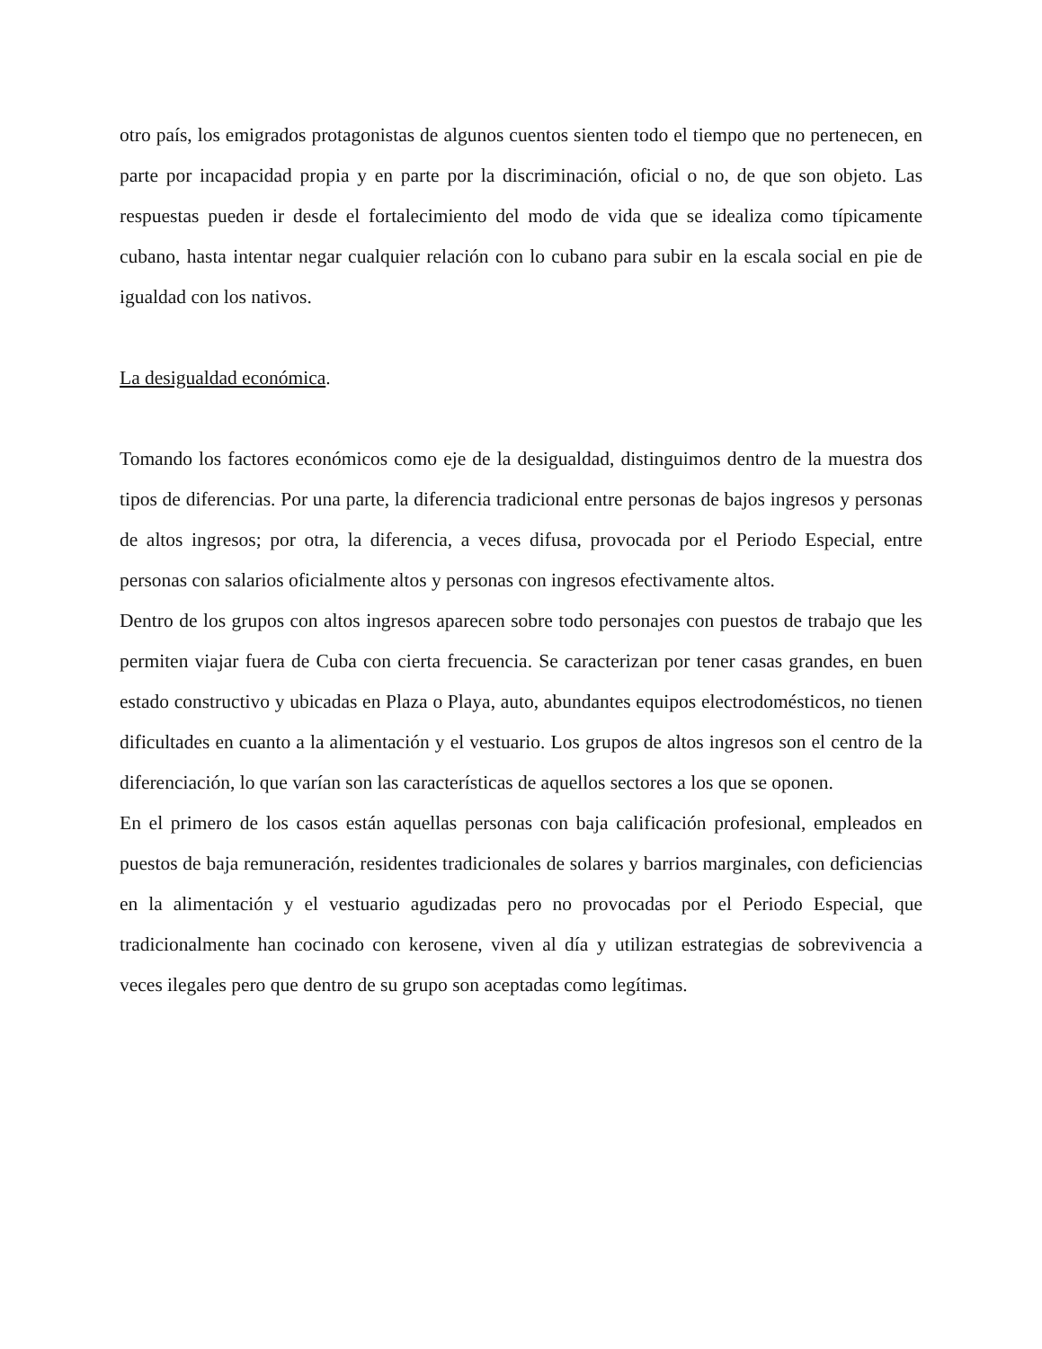otro país, los emigrados protagonistas de algunos cuentos sienten todo el tiempo que no pertenecen, en parte por incapacidad propia y en parte por la discriminación, oficial o no, de que son objeto. Las respuestas pueden ir desde el fortalecimiento del modo de vida que se idealiza como típicamente cubano, hasta intentar negar cualquier relación con lo cubano para subir en la escala social en pie de igualdad con los nativos.
La desigualdad económica.
Tomando los factores económicos como eje de la desigualdad, distinguimos dentro de la muestra dos tipos de diferencias. Por una parte, la diferencia tradicional entre personas de bajos ingresos y personas de altos ingresos; por otra, la diferencia, a veces difusa, provocada por el Periodo Especial, entre personas con salarios oficialmente altos y personas con ingresos efectivamente altos.
Dentro de los grupos con altos ingresos aparecen sobre todo personajes con puestos de trabajo que les permiten viajar fuera de Cuba con cierta frecuencia. Se caracterizan por tener casas grandes, en buen estado constructivo y ubicadas en Plaza o Playa, auto, abundantes equipos electrodomésticos, no tienen dificultades en cuanto a la alimentación y el vestuario. Los grupos de altos ingresos son el centro de la diferenciación, lo que varían son las características de aquellos sectores a los que se oponen.
En el primero de los casos están aquellas personas con baja calificación profesional, empleados en puestos de baja remuneración, residentes tradicionales de solares y barrios marginales, con deficiencias en la alimentación y el vestuario agudizadas pero no provocadas por el Periodo Especial, que tradicionalmente han cocinado con kerosene, viven al día y utilizan estrategias de sobrevivencia a veces ilegales pero que dentro de su grupo son aceptadas como legítimas.